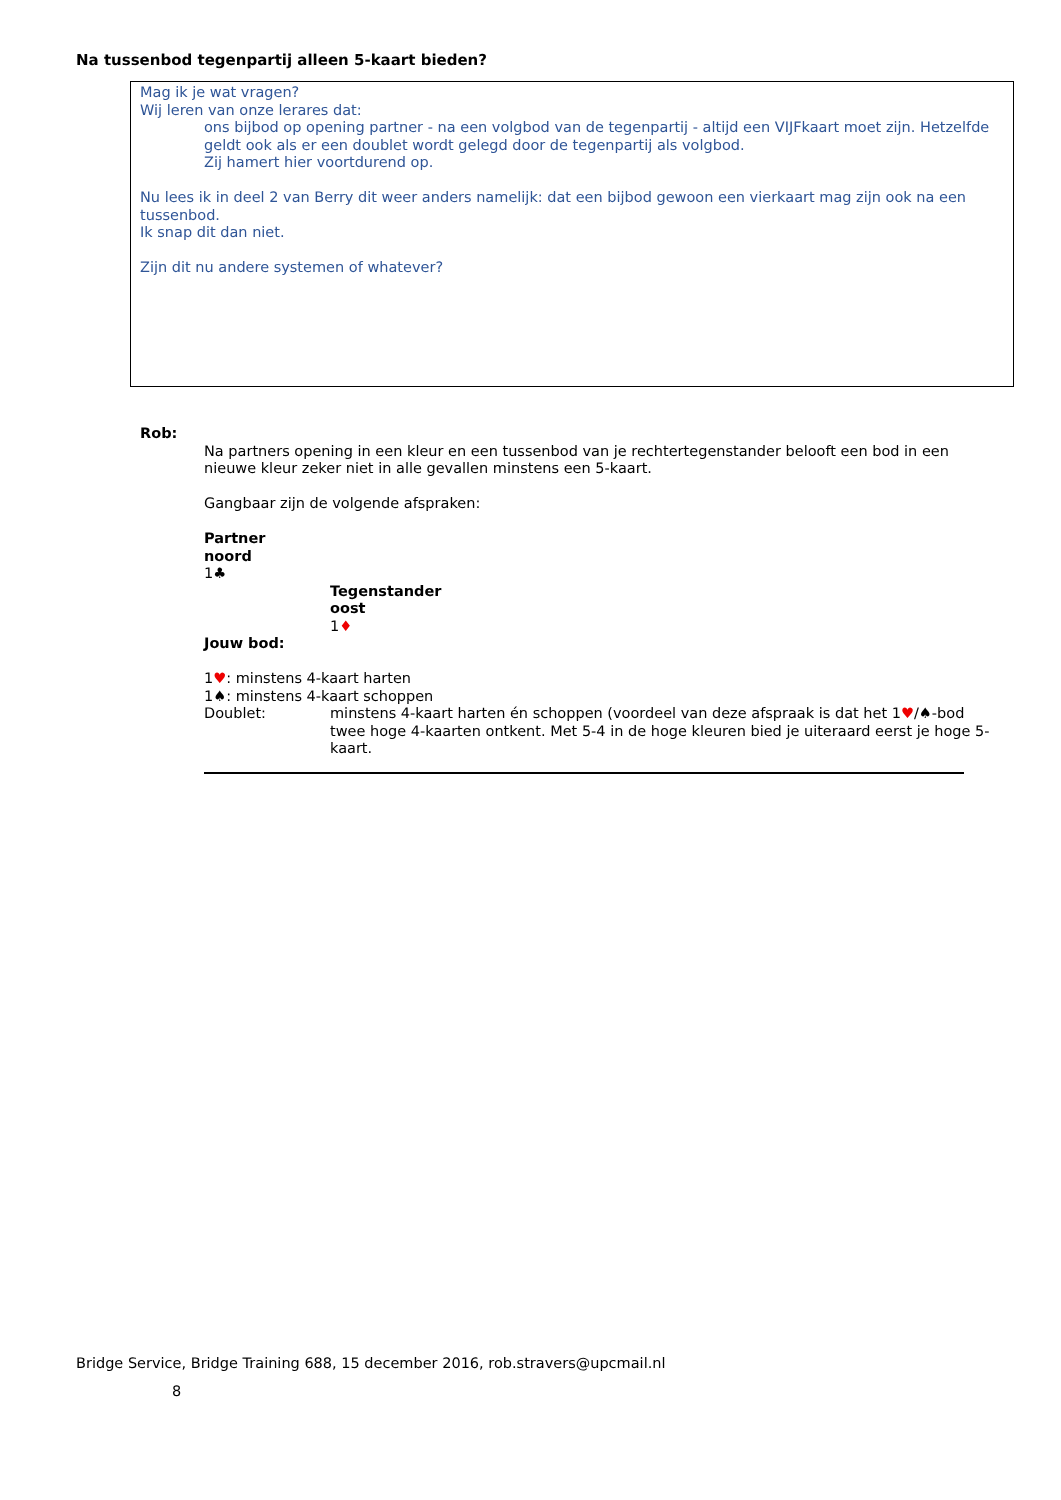Na tussenbod tegenpartij alleen 5-kaart bieden?
Mag ik je wat vragen?
Wij leren van onze lerares dat:
ons bijbod op opening partner - na een volgbod van de tegenpartij - altijd een VIJFkaart moet zijn. Hetzelfde geldt ook als er een doublet wordt gelegd door de tegenpartij als volgbod.
Zij hamert hier voortdurend op.
Nu lees ik in deel 2 van Berry dit weer anders namelijk: dat een bijbod gewoon een vierkaart mag zijn ook na een tussenbod.
Ik snap dit dan niet.
Zijn dit nu andere systemen of whatever?
Rob:
Na partners opening in een kleur en een tussenbod van je rechtertegenstander belooft een bod in een nieuwe kleur zeker niet in alle gevallen minstens een 5-kaart.
Gangbaar zijn de volgende afspraken:
Partner
noord
1♣
Tegenstander
oost
1♦
Jouw bod:
1♥: minstens 4-kaart harten
1♠: minstens 4-kaart schoppen
Doublet: minstens 4-kaart harten én schoppen (voordeel van deze afspraak is dat het 1♥/♠-bod twee hoge 4-kaarten ontkent. Met 5-4 in de hoge kleuren bied je uiteraard eerst je hoge 5-kaart.
Bridge Service, Bridge Training 688, 15 december 2016, rob.stravers@upcmail.nl
8